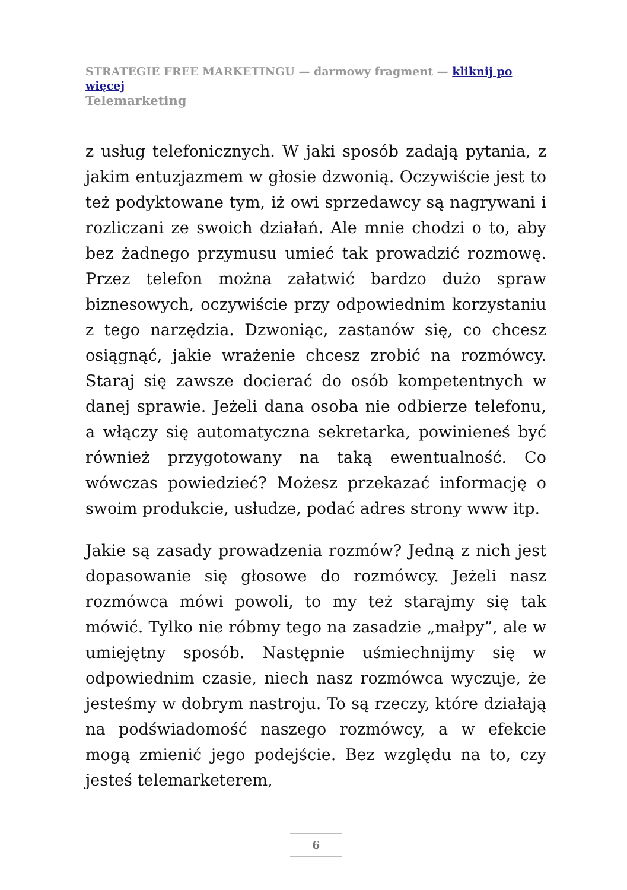STRATEGIE FREE MARKETINGU — darmowy fragment — kliknij po więcej
Telemarketing
z usług telefonicznych. W jaki sposób zadają pytania, z jakim entuzjazmem w głosie dzwonią. Oczywiście jest to też podyktowane tym, iż owi sprzedawcy są nagrywani i rozliczani ze swoich działań. Ale mnie chodzi o to, aby bez żadnego przymusu umieć tak prowadzić rozmowę. Przez telefon można załatwić bardzo dużo spraw biznesowych, oczywiście przy odpowiednim korzystaniu z tego narzędzia. Dzwoniąc, zastanów się, co chcesz osiągnąć, jakie wrażenie chcesz zrobić na rozmówcy. Staraj się zawsze docierać do osób kompetentnych w danej sprawie. Jeżeli dana osoba nie odbierze telefonu, a włączy się automatyczna sekretarka, powinieneś być również przygotowany na taką ewentualność. Co wówczas powiedzieć? Możesz przekazać informację o swoim produkcie, usłudze, podać adres strony www itp.
Jakie są zasady prowadzenia rozmów? Jedną z nich jest dopasowanie się głosowe do rozmówcy. Jeżeli nasz rozmówca mówi powoli, to my też starajmy się tak mówić. Tylko nie róbmy tego na zasadzie „małpy”, ale w umiejętny sposób. Następnie uśmiechnijmy się w odpowiednim czasie, niech nasz rozmówca wyczuje, że jesteśmy w dobrym nastroju. To są rzeczy, które działają na podświadomość naszego rozmówcy, a w efekcie mogą zmienić jego podejście. Bez względu na to, czy jesteś telemarketerem,
6